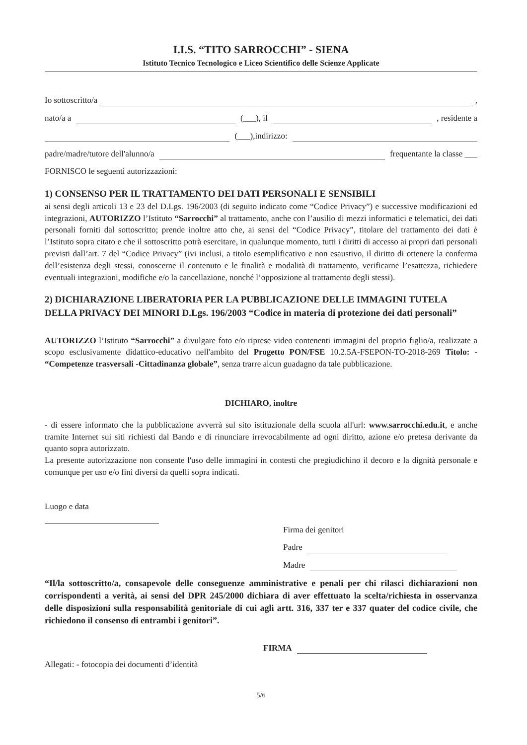I.I.S. “TITO SARROCCHI” - SIENA
Istituto Tecnico Tecnologico e Liceo Scientifico delle Scienze Applicate
Io sottoscritto/a ,
nato/a a (___), il , residente a
(___),indirizzo:
padre/madre/tutore dell'alunno/a frequentante la classe ___
FORNISCO le seguenti autorizzazioni:
1) CONSENSO PER IL TRATTAMENTO DEI DATI PERSONALI E SENSIBILI
ai sensi degli articoli 13 e 23 del D.Lgs. 196/2003 (di seguito indicato come “Codice Privacy”) e successive modificazioni ed integrazioni, AUTORIZZO l’Istituto “Sarrocchi” al trattamento, anche con l’ausilio di mezzi informatici e telematici, dei dati personali forniti dal sottoscritto; prende inoltre atto che, ai sensi del “Codice Privacy”, titolare del trattamento dei dati è l’Istituto sopra citato e che il sottoscritto potrà esercitare, in qualunque momento, tutti i diritti di accesso ai propri dati personali previsti dall’art. 7 del “Codice Privacy” (ivi inclusi, a titolo esemplificativo e non esaustivo, il diritto di ottenere la conferma dell’esistenza degli stessi, conoscerne il contenuto e le finalità e modalità di trattamento, verificarne l’esattezza, richiedere eventuali integrazioni, modifiche e/o la cancellazione, nonché l’opposizione al trattamento degli stessi).
2) DICHIARAZIONE LIBERATORIA PER LA PUBBLICAZIONE DELLE IMMAGINI TUTELA DELLA PRIVACY DEI MINORI D.Lgs. 196/2003 “Codice in materia di protezione dei dati personali”
AUTORIZZO l’Istituto “Sarrocchi” a divulgare foto e/o riprese video contenenti immagini del proprio figlio/a, realizzate a scopo esclusivamente didattico-educativo nell'ambito del Progetto PON/FSE 10.2.5A-FSEPON-TO-2018-269 Titolo: - “Competenze trasversali -Cittadinanza globale”, senza trarre alcun guadagno da tale pubblicazione.
DICHIARO, inoltre
- di essere informato che la pubblicazione avverrà sul sito istituzionale della scuola all'url: www.sarrocchi.edu.it, e anche tramite Internet sui siti richiesti dal Bando e di rinunciare irrevocabilmente ad ogni diritto, azione e/o pretesa derivante da quanto sopra autorizzato.
La presente autorizzazione non consente l'uso delle immagini in contesti che pregiudichino il decoro e la dignità personale e comunque per uso e/o fini diversi da quelli sopra indicati.
Luogo e data
Firma dei genitori
Padre
Madre
“Il/la sottoscritto/a, consapevole delle conseguenze amministrative e penali per chi rilasci dichiarazioni non corrispondenti a verità, ai sensi del DPR 245/2000 dichiara di aver effettuato la scelta/richiesta in osservanza delle disposizioni sulla responsabilità genitoriale di cui agli artt. 316, 337 ter e 337 quater del codice civile, che richiedono il consenso di entrambi i genitori”.
FIRMA
Allegati: - fotocopia dei documenti d’identità
5/6